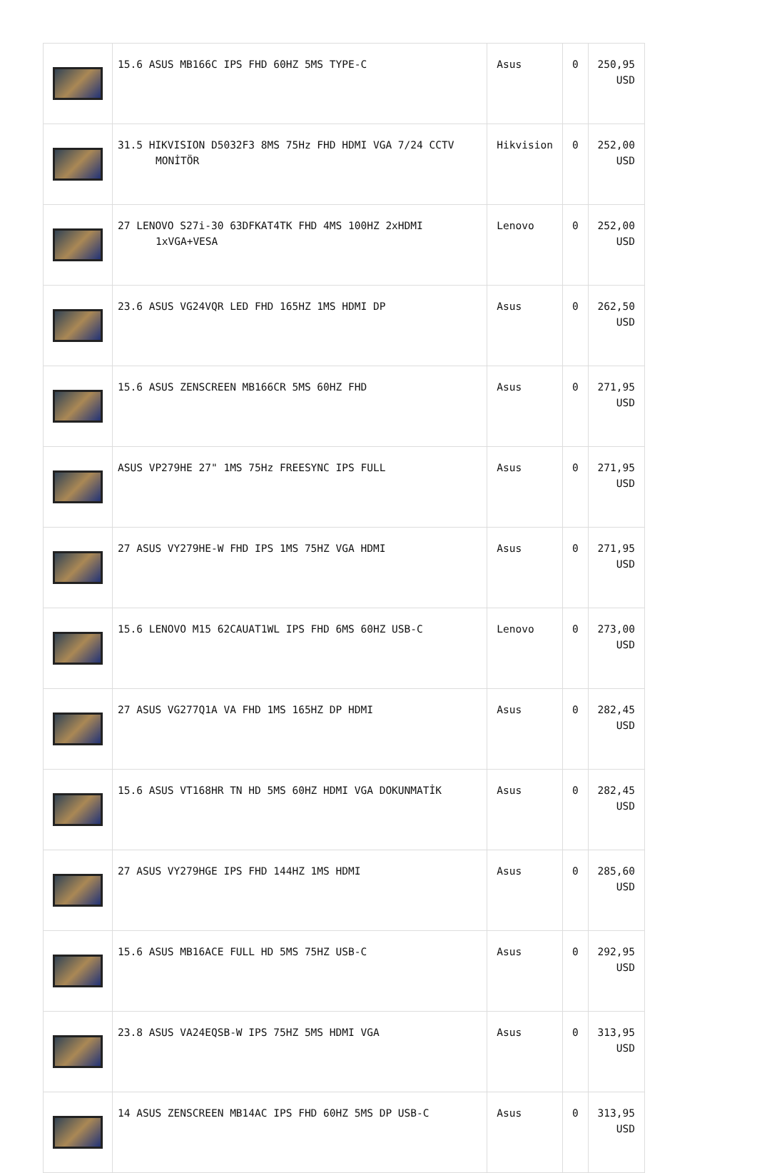| | 15.6 ASUS MB166C IPS FHD 60HZ 5MS TYPE-C | Asus | 0 | 250,95 USD |
| | 31.5 HIKVISION D5032F3 8MS 75Hz FHD HDMI VGA 7/24 CCTV MONİTÖR | Hikvision | 0 | 252,00 USD |
| | 27 LENOVO S27i-30 63DFKAT4TK FHD 4MS 100HZ 2xHDMI 1xVGA+VESA | Lenovo | 0 | 252,00 USD |
| | 23.6 ASUS VG24VQR LED FHD 165HZ 1MS HDMI DP | Asus | 0 | 262,50 USD |
| | 15.6 ASUS ZENSCREEN MB166CR 5MS 60HZ FHD | Asus | 0 | 271,95 USD |
| | ASUS VP279HE 27" 1MS 75Hz FREESYNC IPS FULL | Asus | 0 | 271,95 USD |
| | 27 ASUS VY279HE-W FHD IPS 1MS 75HZ VGA HDMI | Asus | 0 | 271,95 USD |
| | 15.6 LENOVO M15 62CAUAT1WL IPS FHD 6MS 60HZ USB-C | Lenovo | 0 | 273,00 USD |
| | 27 ASUS VG277Q1A VA FHD 1MS 165HZ DP HDMI | Asus | 0 | 282,45 USD |
| | 15.6 ASUS VT168HR TN HD 5MS 60HZ HDMI VGA DOKUNMATİK | Asus | 0 | 282,45 USD |
| | 27 ASUS VY279HGE IPS FHD 144HZ 1MS HDMI | Asus | 0 | 285,60 USD |
| | 15.6 ASUS MB16ACE FULL HD 5MS 75HZ USB-C | Asus | 0 | 292,95 USD |
| | 23.8 ASUS VA24EQSB-W IPS 75HZ 5MS HDMI VGA | Asus | 0 | 313,95 USD |
| | 14 ASUS ZENSCREEN MB14AC IPS FHD 60HZ 5MS DP USB-C | Asus | 0 | 313,95 USD |